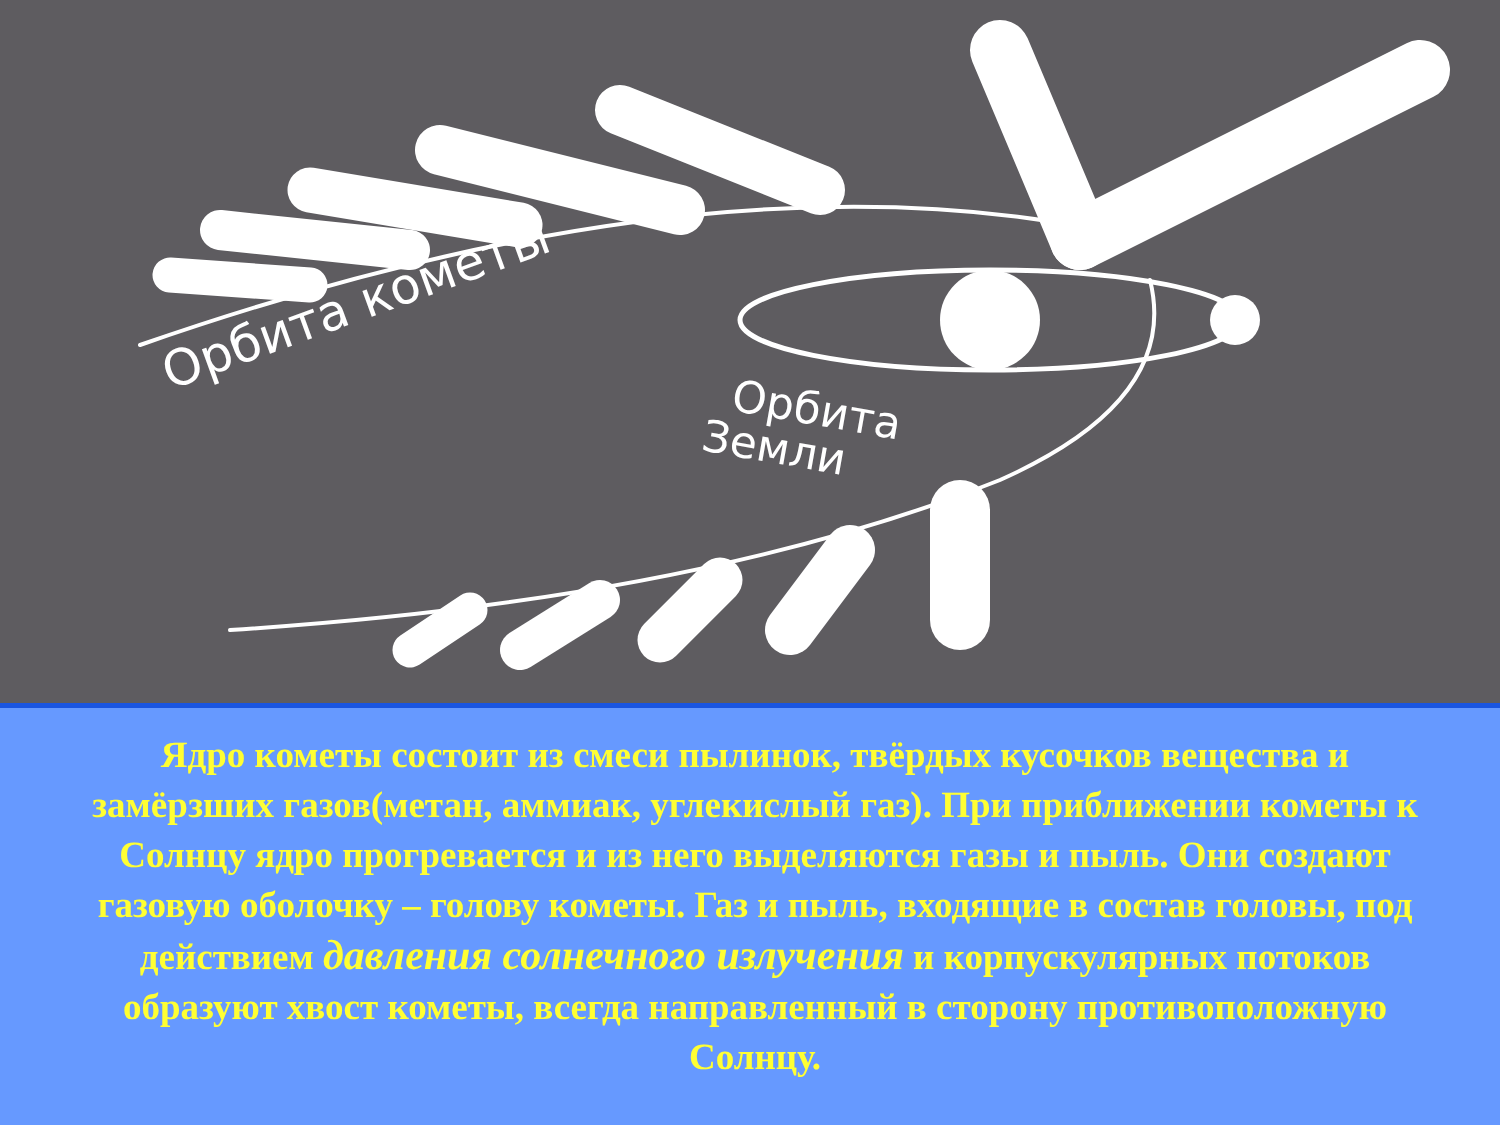Орбита кометы
Орбита
Земли
Ядро кометы состоит из смеси пылинок, твёрдых кусочков вещества и замёрзших газов(метан, аммиак, углекислый газ). При приближении кометы к Солнцу ядро прогревается и из него выделяются газы и пыль. Они создают газовую оболочку – голову кометы. Газ и пыль, входящие в состав головы, под действием давления солнечного излучения и корпускулярных потоков образуют хвост кометы, всегда направленный в сторону противоположную Солнцу.